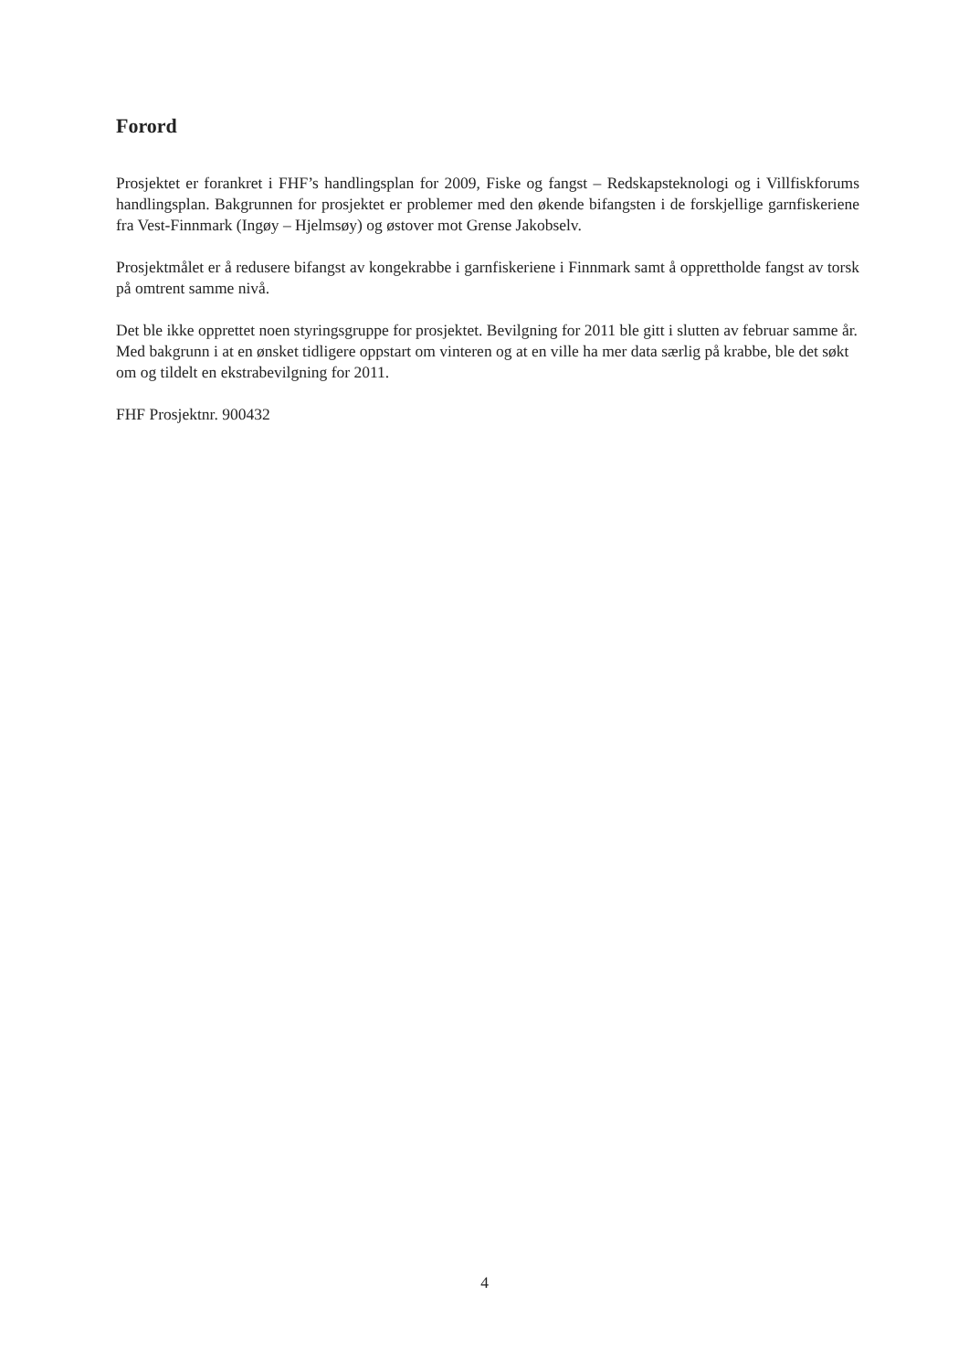Forord
Prosjektet er forankret i FHF’s handlingsplan for 2009, Fiske og fangst – Redskapsteknologi og i Villfiskforums handlingsplan. Bakgrunnen for prosjektet er problemer med den økende bifangsten i de forskjellige garnfiskeriene fra Vest-Finnmark (Ingøy – Hjelmsøy) og østover mot Grense Jakobselv.
Prosjektmålet er å redusere bifangst av kongekrabbe i garnfiskeriene i Finnmark samt å opprettholde fangst av torsk på omtrent samme nivå.
Det ble ikke opprettet noen styringsgruppe for prosjektet. Bevilgning for 2011 ble gitt i slutten av februar samme år. Med bakgrunn i at en ønsket tidligere oppstart om vinteren og at en ville ha mer data særlig på krabbe, ble det søkt om og tildelt en ekstrabevilgning for 2011.
FHF Prosjektnr. 900432
4